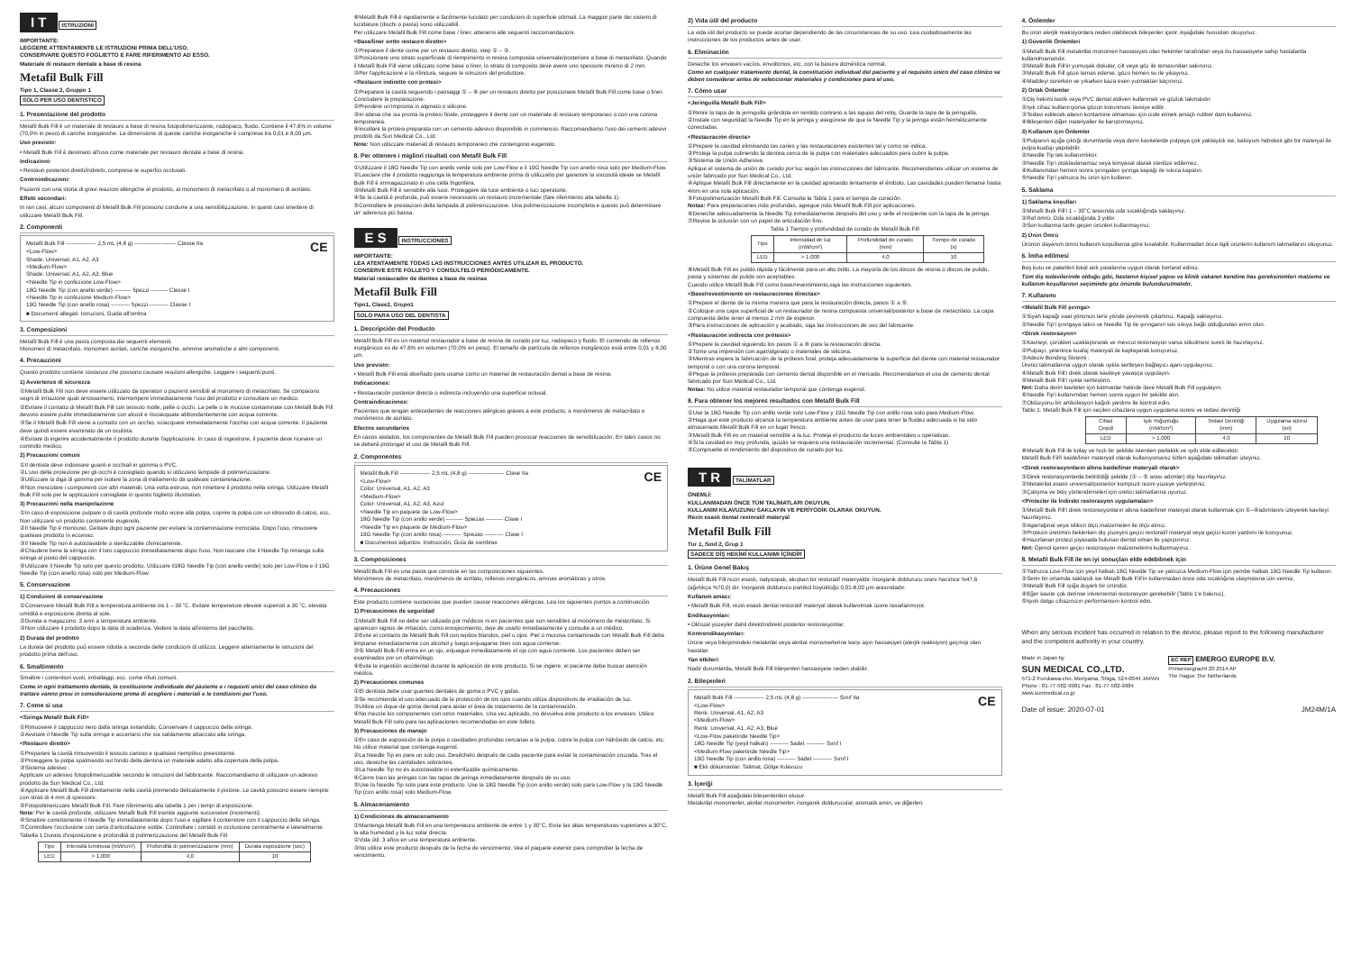I T
ISTRUZIONI
IMPORTANTE:
LEGGERE ATTENTAMENTE LE ISTRUZIONI PRIMA DELL'USO.
CONSERVARE QUESTO FOGLIETTO E FARE RIFERIMENTO AD ESSO.
Materiale di restauro dentale a base di resina
Metafil Bulk Fill
Tipo 1, Classe 2, Gruppo 1
SOLO PER USO DENTISTICO
1. Presentazione del prodotto
Metafil Bulk Fill è un materiale di restauro a base di resina fotopolimerizzante, radiopaco, fluido. Contiene il 47,6% in volume (70,0% in peso) di cariche inorganiche. La dimensione di queste cariche inorganiche è compresa tra 0,01 e 8,00 µm.
Uso previsto:
• Metafil Bulk Fill è destinato all'uso come materiale per restauro dentale a base di resina.
Indicazioni:
• Restauri posteriori diretti/indiretti, comprese le superfici occlusali.
Controindicazioni:
Pazienti con una storia di gravi reazioni allergiche al prodotto, al monomero di metacrilato o al monomero di acrilato.
Effetti secondari:
In rari casi, alcuni componenti di Metafil Bulk Fill possono condurre a una sensibilizzazione. In questi casi smettere di utilizzare Metafil Bulk Fill.
2. Componenti
CE
Metafil Bulk Fill ---------------- 2,5 mL (4,8 g) ---------------------- Classe IIa
<Low-Flow>
Shade: Universal, A1, A2, A3
<Medium-Flow>
Shade: Universal, A1, A2, A3, Blue
<Needle Tip in confezione Low-Flow>
18G Needle Tip (con anello verde) --------- 5pezzi --------- Classe I
<Needle Tip in confezione Medium-Flow>
19G Needle Tip (con anello rosa) ---------- 5pezzi ---------- Classe I
■ Documenti allegati: Istruzioni, Guida all'ombra
3. Composizioni
Metafil Bulk Fill è una pasta composta dai seguenti elementi.
Monomeri di metacrilato, monomeri acrilati, cariche inorganiche, ammine aromatiche e altri componenti.
4. Precauzioni
Questo prodotto contiene sostanze che possono causare reazioni allergiche. Leggere i seguenti punti.
1) Avvertenze di sicurezza
①Metafil Bulk Fill non deve essere utilizzato da operatori o pazienti sensibili al monomero di metacrilato. Se compaiono segni di irritazione quali arrossamenti, interrompere immediatamente l'uso del prodotto e consultare un medico.
②Evitare il contatto di Metafil Bulk Fill con tessuto molle, pelle o occhi. La pelle o le mucose contaminate con Metafil Bulk Fill devono essere pulite immediatamente con alcool e risciacquate abbondantemente con acqua corrente.
③Se il Metafil Bulk Fill viene a contatto con un occhio, sciacquare immediatamente l'occhio con acqua corrente. Il paziente deve quindi essere esaminato da un oculista.
④Evitare di ingerire accidentalmente il prodotto durante l'applicazione. In caso di ingestione, il paziente deve ricevere un controllo medico.
2) Precauzioni comuni
①Il dentista deve indossare guanti e occhiali in gomma o PVC.
②L'uso della protezione per gli occhi è consigliato quando si utilizzano lampade di polimerizzazione.
③Utilizzare la diga di gomma per isolare la zona di trattamento da qualsiasi contaminazione.
④Non mescolare i componenti con altri materiali. Una volta estruso, non rimettere il prodotto nella siringa. Utilizzare Metafil Bulk Fill solo per le applicazioni consigliate in questo foglietto illustrativo.
3) Precauzioni nella manipolazione
①In caso di esposizione pulpare o di cavità profonde molto vicine alla polpa, coprire la polpa con un idrossido di calcio, ecc. Non utilizzare un prodotto contenente eugenolo.
②Il Needle Tip è monouso. Gettare dopo ogni paziente per evitare la contaminazione incrociata. Dopo l'uso, rimuovere qualsiasi prodotto in eccesso.
③Il Needle Tip non è autoclavabile o sterilizzabile chimicamente.
④Chiudere bene la siringa con il loro cappuccio immediatamente dopo l'uso. Non lasciare che il Needle Tip rimanga sulla siringa al posto del cappuccio.
⑤Utilizzare il Needle Tip solo per questo prodotto. Utilizzare il18G Needle Tip (con anello verde) solo per Low-Flow e il 19G Needle Tip (con anello rosa) solo per Medium-Flow.
5. Conservazione
1) Condizioni di conservazione
①Conservare Metafil Bulk Fill a temperatura ambiente tra 1 – 30 ˚C. Evitare temperature elevate superiori a 30 ˚C, elevata umidità e esposizione diretta al sole.
②Durata a magazzino: 3 anni a temperatura ambiente.
③Non utilizzare il prodotto dopo la data di scadenza. Vedere la data all'esterno del pacchetto.
2) Durata del prodotto
La durata del prodotto può essere ridotta a seconda delle condizioni di utilizzo. Leggere attentamente le istruzioni del prodotto prima dell'uso.
6. Smaltimento
Smaltire i contenitori vuoti, imballaggi, ecc. come rifiuti comuni.
Come in ogni trattamento dentale, la costituzione individuale del paziente e i requisiti unici del caso clinico da trattare vanno presi in considerazione prima di scegliere i materiali e le condizioni per l'uso.
7. Come si usa
<Siringa Metafil Bulk Fill>
①Rimuovere il cappuccio nero dalla siringa svitandolo. Conservare il cappuccio della siringa.
②Avvitare il Needle Tip sulla siringa e accertarsi che sia saldamente attaccato alla siringa.
<Restauro diretto>
①Preparare la cavità rimuovendo il tessuto carioso e qualsiasi riempitivo preesistente.
②Proteggere la polpa spalmando sul fondo della dentina un materiale adatto alla copertura della polpa.
③Sistema adesivo :
Applicare un adesivo fotopolimerizzabile secondo le istruzioni del fabbricante. Raccomandiamo di utilizzare un adesivo prodotto da Sun Medical Co., Ltd.
④Applicare Metafil Bulk Fill direttamente nella cavità premendo delicatamente il pistone. Le cavità possono essere riempite con strati di 4 mm di spessore.
⑤Fotopolimerizzare Metafil Bulk Fill. Fare riferimento alla tabella 1 per i tempi di esposizione.
Note: Per le cavità profonde, utilizzare Metafil Bulk Fill tramite aggiunte successive (incrementi).
⑥Smaltire correttamente il Needle Tip immediatamente dopo l'uso e sigillare il contenitore con il cappuccio della siringa.
⑦Controllare l'occlusione con carta d'articolazione sottile. Controllare i contatti in occlusione centralmente e lateralmente.
Tabella 1 Durata d'esposizione e profondità di polimerizzazione del Metafil Bulk Fill
| Tipo | Intensità luminosa (mW/cm²) | Profondità di polimerizzazione (mm) | Durata esposizione (sec) |
| --- | --- | --- | --- |
| LED | > 1.000 | 4,0 | 10 |
⑧Metafil Bulk Fill è rapidamente e facilmente lucidato per condizioni di superficie ottimali. La maggior parte dei sistemi di lucidatura (dischi o pasta) sono utilizzabili.
Per utilizzare Metafil Bulk Fill come base / liner, attenersi alle seguenti raccomandazioni.
<Base/liner sotto restauro diretto>
①Preparare il dente come per un restauro diretto, step ① – ③.
②Posizionare uno strato superficiale di riempimento in resina composita universale/posteriore a base di metacrilato. Quando il Metafil Bulk Fill viene utilizzato come base o liner, lo strato di composito deve avere uno spessore minimo di 2 mm.
③Per l'applicazione e la rifinitura, seguire le istruzioni del produttore.
<Restauro indiretto con protesi>
①Preparare la cavità seguendo i passaggi ① – ⑥ per un restauro diretto per posizionare Metafil Bulk Fill come base o liner. Concludere la preparazione.
②Prendere un'impronta in alginato o silicone.
③In attesa che sia pronta la protesi finale, proteggere il dente con un materiale di restauro temporaneo o con una corona temporanea.
④Incollare la protesi preparata con un cemento adesivo disponibile in commercio. Raccomandiamo l'uso dei cementi adesivi prodotti da Sun Medical Co., Ltd.
Note: Non utilizzare materiali di restauro temporaneo che contengono eugenolo.
8. Per ottenere i migliori risultati con Metafil Bulk Fill
①Utilizzare il 18G Needle Tip con anello verde solo per Low-Flow e il 19G Needle Tip con anello rosa solo per Medium-Flow.
②Lasciare che il prodotto raggiunga la temperatura ambiente prima di utilizzarlo per garantire la viscosità ideale se Metafil Bulk Fill è immagazzinato in una cella frigorifera.
③Metafil Bulk Fill è sensibile alla luce. Proteggere da luce ambiente o luci operatorie.
④Se la cavità è profonda, può essere necessario un restauro incrementale (fare riferimento alla tabella 1).
⑤Controllare le prestazioni della lampada di polimerizzazione. Una polimerizzazione incompleta e questo può determinare un' aderenza più bassa.
E S
INSTRUCCIONES
IMPORTANTE:
LEA ATENTAMENTE TODAS LAS INSTRUCCIONES ANTES UTILIZAR EL PRODUCTO.
CONSERVE ESTE FOLLETO Y CONSÚLTELO PERIÓDICAMENTE.
Material restaurador de dientes a base de resinas
Metafil Bulk Fill
Tipo1, Clase2, Grupo1
SOLO PARA USO DEL DENTISTA
1. Descripción del Producto
Metafil Bulk Fill es un material restaurador a base de resina de curado por luz, radiopaco y fluido. El contenido de rellenos inorgánicos es de 47,6% en volumen (70,0% en peso). El tamaño de partícula de rellenos inorgánicos está entre 0,01 y 8,00 µm.
Uso previsto:
• Metafil Bulk Fill está diseñado para usarse como un material de restauración dental a base de resina.
Indicaciones:
• Restauración posterior directa o indirecta incluyendo una superficie oclusal.
Contraindicaciones:
Pacientes que tengan antecedentes de reacciones alérgicas graves a este producto, a monómeros de metacrilato o monómeros de acrilato.
Efectos secundarios
En casos aislados, los componentes de Metafil Bulk Fill pueden provocar reacciones de sensibilización. En tales casos no se deberá prolongar el uso de Metafil Bulk Fill.
2. Componentes
CE
Metafil Bulk Fill ---------------- 2,5 mL (4,8 g) ------------------- Clase IIa
<Low-Flow>
Color: Universal, A1, A2, A3
<Medium-Flow>
Color: Universal, A1, A2, A3, Azul
<Needle Tip en paquete de Low-Flow>
18G Needle Tip (con anillo verde) --------- 5piezas --------- Clase I
<Needle Tip en paquete de Medium-Flow>
19G Needle Tip (con anillo rosa) ---------- 5piezas ---------- Clase I
■ Documentos adjuntos: Instrucción, Guía de sombras
3. Composiciones
Metafil Bulk Fill es una pasta que consiste en las composiciones siguientes.
Monómeros de metacrilato, monómeros de acrilato, rellenos inorgánicos, aminas aromáticas y otros.
4. Precauciones
Este producto contiene sustancias que pueden causar reacciones alérgicas. Lea los siguientes puntos a continuación.
1) Precauciones de seguridad
①Metafil Bulk Fill no debe ser utilizado por médicos ni en pacientes que son sensibles al monómero de metacrilato. Si aparecen signos de irritación, como enrojecimiento, deje de usarlo inmediatamente y consulte a un médico.
②Evite el contacto de Metafil Bulk Fill con tejidos blandos, piel u ojos. Piel o mucosa contaminada con Metafil Bulk Fill debe limpiarse inmediatamente con alcohol y luego enjuagarse bien con agua corriente.
③Si Metafil Bulk Fill entra en un ojo, enjuague inmediatamente el ojo con agua corriente. Los pacientes deben ser examinados por un oftalmólogo.
④Evite la ingestión accidental durante la aplicación de este producto. Si se ingiere, el paciente debe buscar atención médica.
2) Precauciones comunes
①El dentista debe usar guantes dentales de goma o PVC y gafas.
②Se recomienda el uso adecuado de la protección de los ojos cuando utiliza dispositivos de irradiación de luz.
③Utilice un dique de goma dental para aislar el área de tratamiento de la contaminación.
④No mezcle los componentes con otros materiales. Una vez aplicado, no devuelva este producto a los envases. Utilice Metafil Bulk Fill solo para las aplicaciones recomendadas en este folleto.
3) Precauciones de manejo
①En caso de exposición de la pulpa o cavidades profundas cercanas a la pulpa, cubra la pulpa con hidróxido de calcio, etc. No utilice material que contenga eugenol.
②La Needle Tip es para un solo uso. Deséchelo después de cada paciente para evitar la contaminación cruzada. Tras el uso, deseche las cantidades sobrantes.
③La Needle Tip no es autoclavable ni esterilizable químicamente.
④Cierre bien las jeringas con las tapas de jeringa inmediatamente después de su uso.
⑤Use la Needle Tip solo para este producto. Use la 18G Needle Tip (con anillo verde) solo para Low-Flow y la 19G Needle Tip (con anillo rosa) solo Medium-Flow.
5. Almacenamiento
1) Condiciones de almacenamiento
①Mantenga Metafil Bulk Fill en una temperatura ambiente de entre 1 y 30°C. Evite las altas temperaturas superiores a 30°C, la alta humedad y la luz solar directa.
②Vida útil: 3 años en una temperatura ambiente.
③No utilice este producto después de la fecha de vencimiento. Vea el paquete exterior para comprobar la fecha de vencimiento.
2) Vida útil del producto
La vida útil del producto se puede acortar dependiendo de las circunstancias de su uso. Lea cuidadosamente las instrucciones de los productos antes de usar.
6. Eliminación
Deseche los envases vacíos, envoltorios, etc. con la basura doméstica normal.
Como en cualquier tratamiento dental, la constitución individual del paciente y el requisito único del caso clínico se deben considerar antes de seleccionar materiales y condiciones para el uso.
7. Cómo usar
<Jeringuilla Metafil Bulk Fill>
①Retire la tapa de la jeringuilla girándola en sentido contrario a las agujas del reloj. Guarde la tapa de la jeringuilla.
②Instale con seguridad la Needle Tip en la jeringa y asegúrese de que la Needle Tip y la jeringa están herméticamente conectadas.
<Restauración directa>
①Prepare la cavidad eliminando las caries y las restauraciones existentes tal y como se indica.
②Proteja la pulpa cubriendo la dentina cerca de la pulpa con materiales adecuados para cubrir la pulpa.
③Sistema de Unión Adhesiva:
Aplique el sistema de unión de curado por luz según las instrucciones del fabricante. Recomendamos utilizar un sistema de unión fabricado por Sun Medical Co., Ltd.
④Aplique Metafil Bulk Fill directamente en la cavidad apretando lentamente el émbolo. Las cavidades pueden llenarse hasta 4mm en una sola aplicación.
⑤Fotopolimerización Metafil Bulk Fill. Consulte la Tabla 1 para el tiempo de curación.
Notas: Para preparaciones más profundas, agregue más Metafil Bulk Fill por aplicaciones.
⑥Deseche adecuadamente la Needle Tip inmediatamente después del uso y selle el recipiente con la tapa de la jeringa.
⑦Revise la oclusión con un papel de articulación fino.
Tabla 1 Tiempo y profundidad de curado de Metafil Bulk Fill
| Tipo | Intensidad de luz (mW/cm²) | Profundidad de curado (mm) | Tiempo de curado (s) |
| --- | --- | --- | --- |
| LED | > 1.000 | 4,0 | 10 |
⑧Metafil Bulk Fill es pulido rápida y fácilmente para un alto brillo. La mayoría de los discos de resina o discos de pulido, pasta y sistemas de pulido son aceptables.
Cuando utilice Metafil Bulk Fill como base/revestimiento,siga las instrucciones siguientes.
<Base/revestimiento en restauraciones directas>
①Prepare el diente de la misma manera que para la restauración directa, pasos ① a ⑤.
②Coloque una capa superficial de un restaurador de resina compuesta universal/posterior a base de metacrilato. La capa compuesta debe tener al menos 2 mm de espesor.
③Para instrucciones de aplicación y acabado, siga las instrucciones de uso del fabricante.
<Restauración indirecta con prótesis>
①Prepare la cavidad siguiendo los pasos ① a ⑥ para la restauración directa.
②Tome una impresión con agar/alginato o materiales de silicona.
③Mientras espera la fabricación de la prótesis final, proteja adecuadamente la superficie del diente con material restaurador temporal o con una corona temporal.
④Pegue la prótesis preparada con cemento dental disponible en el mercado. Recomendamos el uso de cemento dental fabricado por Sun Medical Co., Ltd.
Notas: No utilice material restaurador temporal que contenga eugenol.
8. Para obtener los mejores resultados con Metafil Bulk Fill
①Use la 18G Needle Tip con anillo verde solo Low-Flow y 19G Needle Tip con anillo rosa solo para Medium-Flow.
②Haga que este producto alcance la temperatura ambiente antes de usar para tener la fluidez adecuada si ha sido almacenado Metafil Bulk Fill en un lugar fresco.
③Metafil Bulk Fill es un material sensible a la luz. Proteja el producto de luces ambientales u operativas.
④Si la cavidad es muy profunda, quizás se requiera una restauración incremental. (Consulte la Tabla 1)
⑤Compruebe el rendimiento del dispositivo de curado por luz.
T R
TALİMATLAR
ÖNEMLİ:
KULLANMADAN ÖNCE TÜM TALİMATLARI OKUYUN.
KULLANIM KILAVUZUNU SAKLAYIN VE PERİYODİK OLARAK OKUYUN.
Rezin esaslı dental restoratif materyal
Metafil Bulk Fill
Tür 1, Sınıf 2, Grup 1
SADECE DİŞ HEKİMİ KULLANIMI İÇİNDİR
1. Ürüne Genel Bakış
Metafil Bulk Fill rezin esaslı, radyoopak, akışkan bir restoratif materyaldir. İnorganik doldurucu oranı hacimce %47,6 (ağırlıkça %70,0) dır. İnorganik doldurucu partikül büyüklüğü 0,01-8,00 µm arasındadır.
Kullanım amacı:
• Metafil Bulk Fill, rezin esaslı dental restoratif materyal olarak kullanılmak üzere tasarlanmıştır.
Endikasyonları:
• Oklüzal yüzeyler dahil direkt/indirekt posterior restorasyonlar.
Kontrendikasyonları:
Ürüne veya bileşimindeki metakrilat veya akrilat monomerlerine karşı aşırı hassasiyet (alerjik reaksiyon) geçmişi olan hastalar.
Yan etkileri:
Nadir durumlarda, Metafil Bulk Fill bileşenleri hassasiyete neden olabilir.
2. Bileşenleri
CE
Metafil Bulk Fill ---------------- 2,5 mL (4,8 g) ------------------- Sınıf IIa
<Low-Flow>
Renk: Universal, A1, A2, A3
<Medium-Flow>
Renk: Universal, A1, A2, A3, Blue
<Low-Flow paketinde Needle Tip>
18G Needle Tip (yeşil halkalı) ---------- 5adet ---------- Sınıf I
<Medium-Flow paketinde Needle Tip>
19G Needle Tip (con anillo rosa) ---------- 5adet ---------- Sınıf I
■ Ekli dökümanlar: Talimat, Gölge Kılavuzu
3. İçeriği
Metafil Bulk Fill aşağıdaki bileşenlerden oluşur.
Metakrilat monomerler, akrilat monomerler, inorganik doldurucular, aromatik amin, ve diğerleri.
4. Önlemler
Bu ürün alerjik reaksiyonlara neden olabilecek bileşenler içerir. Aşağıdaki hususları okuyunuz.
1) Güvenlik Önlemleri
①Metafil Bulk Fill metakrilat monomeri hassasiyeti olan hekimler tarafından veya bu hassasiyete sahip hastalarda kullanılmamalıdır.
②Metafil Bulk Fill'in yumuşak dokular, cilt veya göz ile temasından sakınınız.
③Metafil Bulk Fill göze temas ederse, gözü hemen su ile yıkayınız.
④Maddeyi sürerken ve yıkarken kaza eseri yutmaktan kaçınınız.
2) Ortak Önlemler
①Diş hekimi lastik veya PVC dental eldiven kullanmalı ve gözlük takmalıdır.
②Işık cihaz kullanırıyorsa gözün korunması tavsiye edilir.
③Tedavi edilecek alanın kontamine olmaması için izole etmek amaçlı rubber dam kullanınız.
④Bileşenleri diğer materyaller ile karıştırmayınız.
3) Kullanım için Önlemler
①Pulpanın açığa çıktığı durumlarda veya derin kavitelerde pulpaya çok yaklaşıldı ise, kalsiyum hidroksit gibi bir materyal ile pulpa kuafajı yapılabilir.
②Needle Tip tek kullanımlıktır.
③Needle Tip'i otoklavlanamaz veya kimyasal olarak sterilize edilemez.
④Kullanımdan hemen sonra şırıngaları şırınga kapağı ile sıkıca kapatın.
⑤Needle Tip'i yalnızca bu ürün için kullanın.
5. Saklama
1) Saklama koşulları
①Metafil Bulk Fill'i 1 – 30˚C arasında oda sıcaklığında saklayınız.
②Raf ömrü: Oda sıcaklığında 3 yıldır.
③Son kullanma tarihi geçen ürünleri kullanmayınız.
2) Ürün Ömrü
Ürünün dayanım ömrü kullanım koşullarına göre kısalabilir. Kullanmadan önce ilgili ürünlerin kullanım talimatlarını okuyunuz.
6. İmha edilmesi
Boş kutu ve paketleri lokal atık yasalarına uygun olarak bertaraf ediniz.
Tüm diş tedavilerinde olduğu gibi, hastanın kişisel yapısı ve klinik vakanın kendine has gereksinimleri malzeme ve kullanım koşullarının seçiminde göz önünde bulundurulmalıdır.
7. Kullanımı
<Metafil Bulk Fill şırınga>
①Siyah kapağı saat yönünün tersi yönde çevirerek çıkartınız. Kapağı saklayınız.
②Needle Tip'i şırıngaya takın ve Needle Tip ile şırınganın sıkı sıkıya bağlı olduğundan emin olun.
<Direk restorasyon>
①Kaviteyi, çürükleri uzaklaştırarak ve mevcut restorasyon varsa sökülmesi sureti ile hazırlayınız.
②Pulpayı, yeterince kuafaj materyali ile kaplayarak koruyunuz.
③Adeziv Bonding Sistemi :
Üretici talimatlarına uygun olarak ışıkla sertleşen bağlayıcı ajanı uygulayınız.
④Metafil Bulk Fill'i direk olarak kaviteye yavaşça uygulayın.
⑤Metafil Bulk Fill'i ışıkla sertleştirin.
Not: Daha derin kaviteler için katmanlar halinde ilave Metafil Bulk Fill uygulayın.
⑥Needle Tip'i kullanımdan hemen sonra uygun bir şekilde atın.
⑦Oklüzyonu bir artikülasyon kağıdı yardımı ile kontrol edin.
Tablo 1: Metafil Bulk Fill için seçilen cihazlara uygun uygulama süresi ve tedavi derinliği
| Cihaz Çeşidi | Işık Yoğunluğu (mW/cm²) | Tedavi Derinliği (mm) | Uygulama süresi (sn) |
| --- | --- | --- | --- |
| LED | > 1.000 | 4,0 | 10 |
⑧Metafil Bulk Fill ile kolay ve hızlı bir şekilde istenilen parlaklık ve ışıltı elde edilecektir.
Metafil Bulk Fill'i kaide/liner materyali olarak kullanıyorsanız lütfen aşağıdaki talimatları izleyiniz.
<Direk restorasyonların altına kaide/liner materyali olarak>
①Direk restorasyonlarda belirtildiği şekilde (① – ⑤ arası adımlar) dişi hazırlayınız.
②Metakrilat esaslı universal/posterior kompozit rezini yüzeye yerleştiriniz.
③Çalışma ve bitiş yönlendirmeleri için üretici talimatlarına uyunuz.
<Protezler ile İndirekt restorasyon uygulamaları>
①Metafil Bulk Fill'i direk restorasyonların altına kaide/liner materyal olarak kullanmak için ①–⑥adımlarını izleyerek kaviteyi hazırlayınız.
②Agar/aljinat veya silikon ölçü malzemeleri ile ölçü alınız.
③Protezin üretimini beklerken diş yüzeyini geçici restoratif materyal veya geçici kuron yardımı ile koruyunuz.
④Hazırlanan protezi piyasada bulunan dental siman ile yapıştırınız.
Not: Öjenol içeren geçici restorasyon malzemelerini kullanmayınız.
8. Metafil Bulk Fill ile en iyi sonuçları elde edebilmek için
①Yalnızca Low-Flow için yeşil halkalı 18G Needle Tip ve yalnızca Medium-Flow için pembe halkalı 19G Needle Tip kullanın.
②Serin bir ortamda saklandı ise Metafil Bulk Fill'in kullanmadan önce oda sıcaklığına ulaşmasına izin veriniz.
③Metafil Bulk Fill ışığa duyarlı bir üründür.
④Eğer kavite çok derinse inkremental restorasyon gerekebilir (Tablo 1'e bakınız).
⑤Işınlı dolgu cihazınızın performansını kontrol edin.
When any serious incident has occurred in relation to the device, please report to the following manufacturer and the competent authority in your country.
Made in Japan by
SUN MEDICAL CO.,LTD.
571-2 Furukawa-cho, Moriyama, Shiga, 524-0044 JAPAN
Phone : 81-77-582-9981 Fax : 81-77-582-9984
www.sunmedical.co.jp
EC REP EMERGO EUROPE B.V.
Prinsessegracht 20 2514 AP
The Hague The Netherlands
Date of issue: 2020-07-01 JM24M/1A